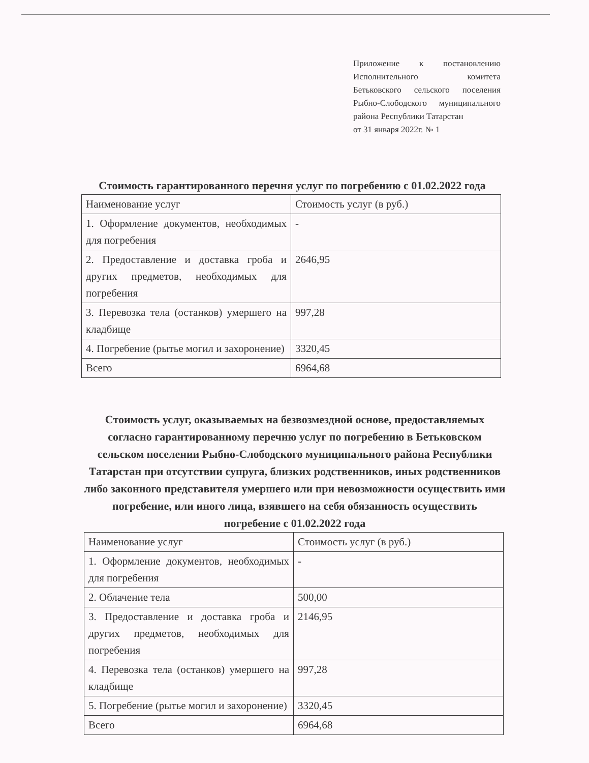Приложение к постановлению Исполнительного комитета Бетьковского сельского поселения Рыбно-Слободского муниципального района Республики Татарстан
от 31 января 2022г. № 1
Стоимость гарантированного перечня услуг по погребению с 01.02.2022 года
| Наименование услуг | Стоимость услуг (в руб.) |
| 1. Оформление документов, необходимых для погребения | - |
| 2. Предоставление и доставка гроба и других предметов, необходимых для погребения | 2646,95 |
| 3. Перевозка тела (останков) умершего на кладбище | 997,28 |
| 4. Погребение (рытье могил и захоронение) | 3320,45 |
| Всего | 6964,68 |
Стоимость услуг, оказываемых на безвозмездной основе, предоставляемых согласно гарантированному перечню услуг по погребению в Бетьковском сельском поселении Рыбно-Слободского муниципального района Республики Татарстан при отсутствии супруга, близких родственников, иных родственников либо законного представителя умершего или при невозможности осуществить ими погребение, или иного лица, взявшего на себя обязанность осуществить погребение с 01.02.2022 года
| Наименование услуг | Стоимость услуг (в руб.) |
| 1. Оформление документов, необходимых для погребения | - |
| 2. Облачение тела | 500,00 |
| 3. Предоставление и доставка гроба и других предметов, необходимых для погребения | 2146,95 |
| 4. Перевозка тела (останков) умершего на кладбище | 997,28 |
| 5. Погребение (рытье могил и захоронение) | 3320,45 |
| Всего | 6964,68 |